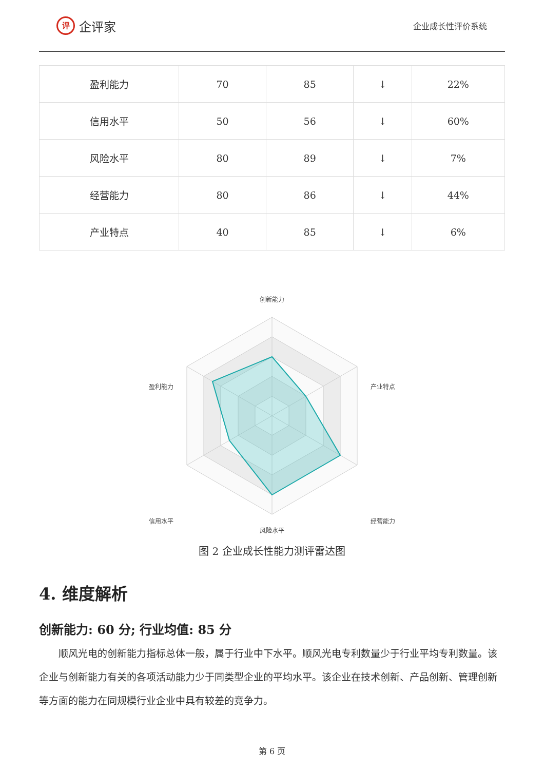评
企评家
企业成长性评价系统
| 盈利能力 | 70 | 85 | ↓ | 22% |
| 信用水平 | 50 | 56 | ↓ | 60% |
| 风险水平 | 80 | 89 | ↓ | 7% |
| 经营能力 | 80 | 86 | ↓ | 44% |
| 产业特点 | 40 | 85 | ↓ | 6% |
创新能力
产业特点
经营能力
风险水平
信用水平
盈利能力
图 2 企业成长性能力测评雷达图
4. 维度解析
创新能力: 60 分; 行业均值: 85 分
顺风光电的创新能力指标总体一般，属于行业中下水平。顺风光电专利数量少于行业平均专利数量。该企业与创新能力有关的各项活动能力少于同类型企业的平均水平。该企业在技术创新、产品创新、管理创新等方面的能力在同规模行业企业中具有较差的竞争力。
第 6 页